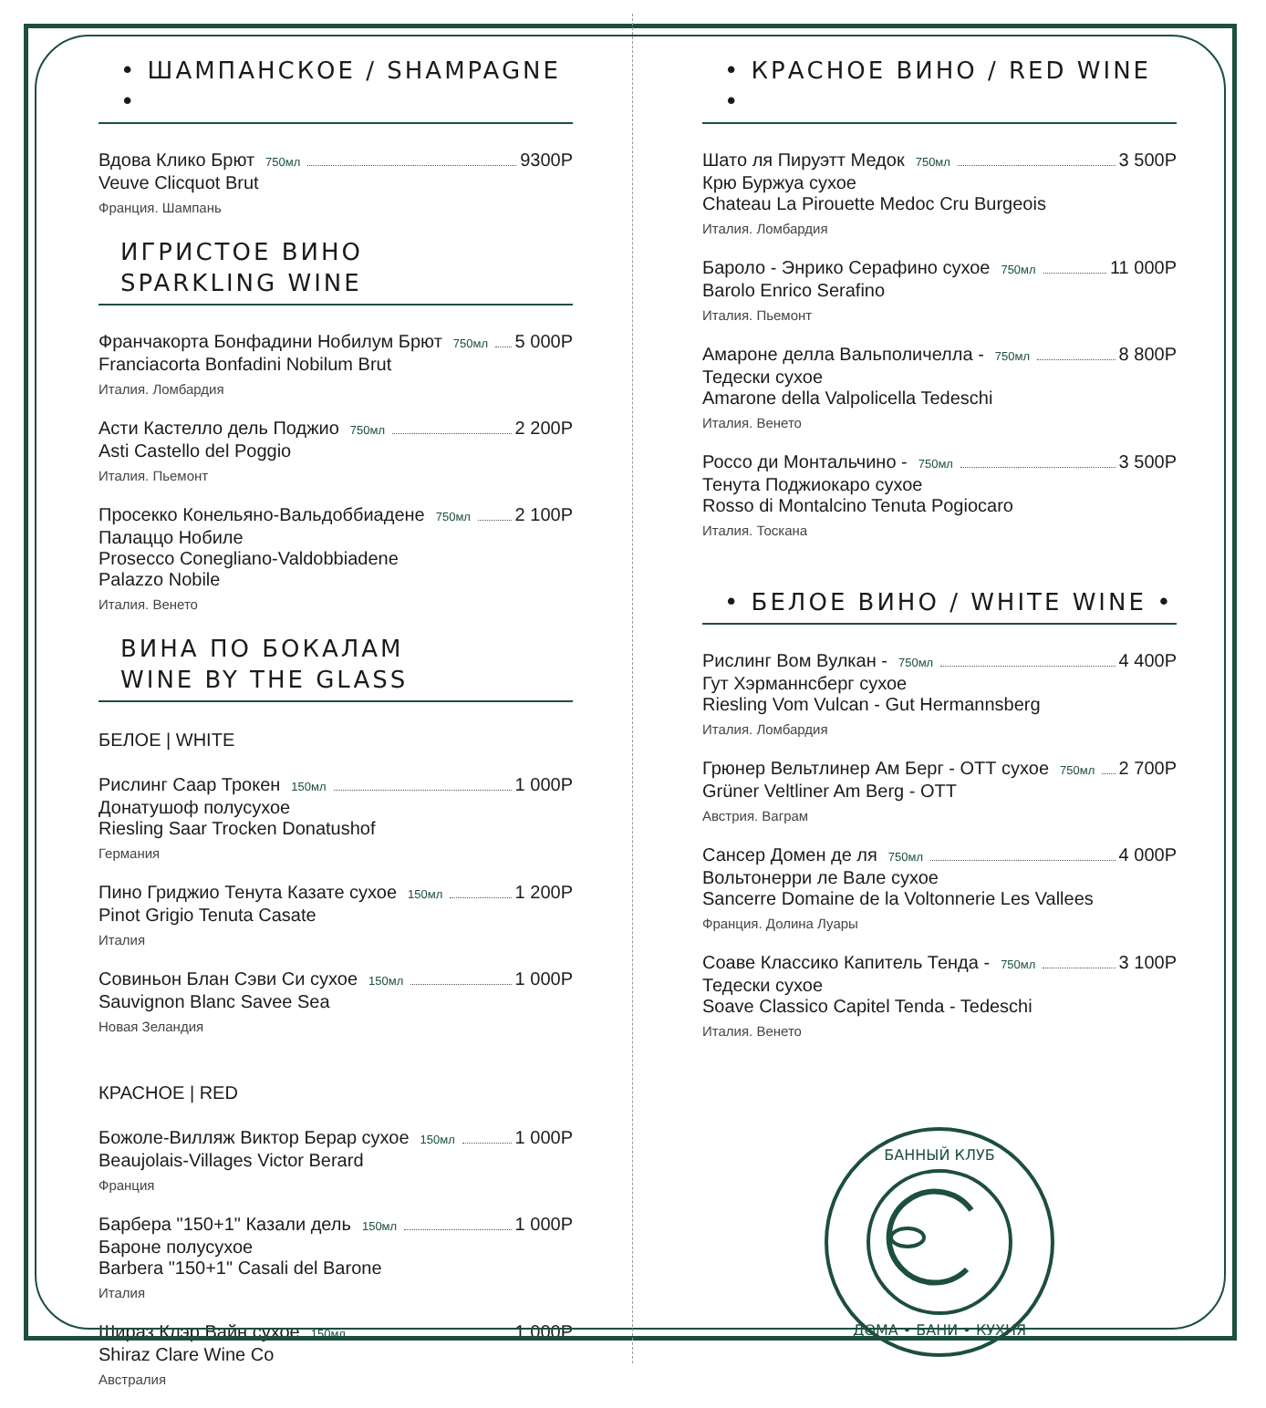• ШАМПАНСКОЕ / SHAMPAGNE •
Вдова Клико Брют 750мл 9300Р
Veuve Clicquot Brut
Франция. Шампань
ИГРИСТОЕ ВИНО
SPARKLING WINE
Франчакорта Бонфадини Нобилум Брют 750мл 5 000Р
Franciacorta Bonfadini Nobilum Brut
Италия. Ломбардия
Асти Кастелло дель Поджио 750мл 2 200Р
Asti Castello del Poggio
Италия. Пьемонт
Просекко Конельяно-Вальдоббиадене 750мл 2 100Р
Палаццо Нобиле
Prosecco Conegliano-Valdobbiadene
Palazzo Nobile
Италия. Венето
ВИНА ПО БОКАЛАМ
WINE BY THE GLASS
БЕЛОЕ | WHITE
Рислинг Саар Трокен 150мл 1 000Р
Донатушоф полусухое
Riesling Saar Trocken Donatushof
Германия
Пино Гриджио Тенута Казате сухое 150мл 1 200Р
Pinot Grigio Tenuta Casate
Италия
Совиньон Блан Сэви Си сухое 150мл 1 000Р
Sauvignon Blanc Savee Sea
Новая Зеландия
КРАСНОЕ | RED
Божоле-Вилляж Виктор Берар сухое 150мл 1 000Р
Beaujolais-Villages Victor Berard
Франция
Барбера "150+1" Казали дель 150мл 1 000Р
Бароне полусухое
Barbera "150+1" Casali del Barone
Италия
Шираз Клэр Вайн сухое 150мл 1 000Р
Shiraz Clare Wine Co
Австралия
• КРАСНОЕ ВИНО / RED WINE •
Шато ля Пируэтт Медок 750мл 3 500Р
Крю Буржуа сухое
Chateau La Pirouette Medoc Cru Burgeois
Италия. Ломбардия
Бароло - Энрико Серафино сухое 750мл 11 000Р
Barolo Enrico Serafino
Италия. Пьемонт
Амароне делла Вальполичелла - 750мл 8 800Р
Тедески сухое
Amarone della Valpolicella Tedeschi
Италия. Венето
Россо ди Монтальчино - 750мл 3 500Р
Тенута Поджиокаро сухое
Rosso di Montalcino Tenuta Pogiocaro
Италия. Тоскана
• БЕЛОЕ ВИНО / WHITE WINE •
Рислинг Вом Вулкан - 750мл 4 400Р
Гут Хэрманнсберг сухое
Riesling Vom Vulcan - Gut Hermannsberg
Италия. Ломбардия
Грюнер Вельтлинер Ам Берг - ОТТ сухое 750мл 2 700Р
Grüner Veltliner Am Berg - OTT
Австрия. Ваграм
Сансер Домен де ля 750мл 4 000Р
Вольтонерри ле Вале сухое
Sancerre Domaine de la Voltonnerie Les Vallees
Франция. Долина Луары
Соаве Классико Капитель Тенда - 750мл 3 100Р
Тедески сухое
Soave Classico Capitel Tenda - Tedeschi
Италия. Венето
БАННЫЙ КЛУБ
ДОМА • БАНИ • КУХНЯ